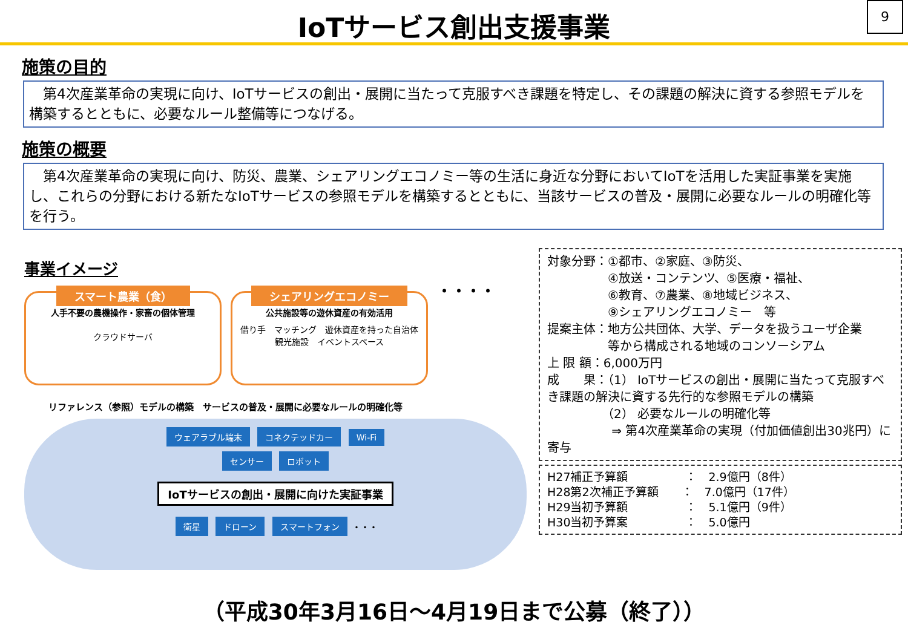IoTサービス創出支援事業
9
施策の目的
　第4次産業革命の実現に向け、IoTサービスの創出・展開に当たって克服すべき課題を特定し、その課題の解決に資する参照モデルを構築するとともに、必要なルール整備等につなげる。
施策の概要
　第4次産業革命の実現に向け、防災、農業、シェアリングエコノミー等の生活に身近な分野においてIoTを活用した実証事業を実施し、これらの分野における新たなIoTサービスの参照モデルを構築するとともに、当該サービスの普及・展開に必要なルールの明確化等を行う。
事業イメージ
スマート農業（食）
人手不要の農機操作・家畜の個体管理
クラウドサーバ
シェアリングエコノミー
公共施設等の遊休資産の有効活用
借り手　マッチング　遊休資産を持った自治体
観光施設　イベントスペース
・・・・
リファレンス（参照）モデルの構築　サービスの普及・展開に必要なルールの明確化等
ウェアラブル端末 コネクテッドカー Wi-Fi
センサー ロボット
IoTサービスの創出・展開に向けた実証事業
衛星 ドローン スマートフォン ・・・
対象分野：①都市、②家庭、③防災、
　　　　　④放送・コンテンツ、⑤医療・福祉、
　　　　　⑥教育、⑦農業、⑧地域ビジネス、
　　　　　⑨シェアリングエコノミー　等
提案主体：地方公共団体、大学、データを扱うユーザ企業
　　　　　等から構成される地域のコンソーシアム
上 限 額：6,000万円
成　　果：（1） IoTサービスの創出・展開に当たって克服すべき課題の解決に資する先行的な参照モデルの構築
　　　　　（2） 必要なルールの明確化等
　　　　　 ⇒ 第4次産業革命の実現（付加価値創出30兆円）に寄与
H27補正予算額　　　　　：　2.9億円（8件）
H28第2次補正予算額　　：　7.0億円（17件）
H29当初予算額　　　　　：　5.1億円（9件）
H30当初予算案　　　　　：　5.0億円
（平成30年3月16日～4月19日まで公募（終了））